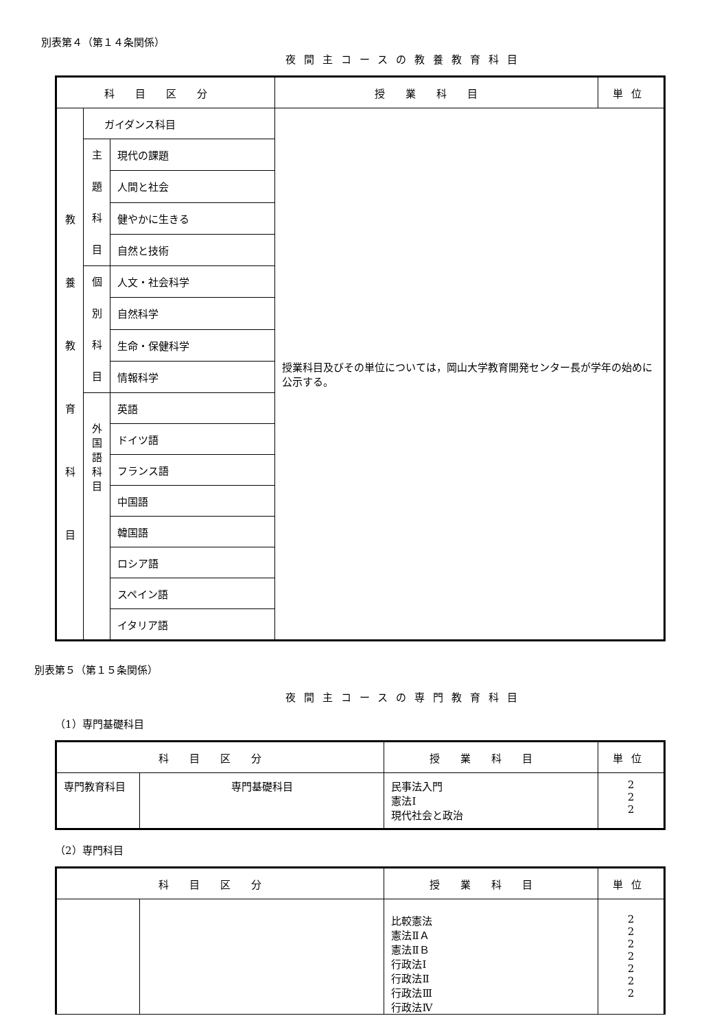別表第４（第１４条関係）
夜間主コースの教養教育科目
| 科目区分 | | | 授業科目 | 単位 |
| --- | --- | --- | --- | --- |
| 教 養 教 育 科 目 | ガイダンス科目 | | 授業科目及びその単位については，岡山大学教育開発センター長が学年の始めに公示する。 | |
| | 主 題 科 目 | 現代の課題 | | |
| | | 人間と社会 | | |
| | | 健やかに生きる | | |
| | | 自然と技術 | | |
| | 個 別 科 目 | 人文・社会科学 | | |
| | | 自然科学 | | |
| | | 生命・保健科学 | | |
| | | 情報科学 | | |
| | 外 国 語 科 目 | 英語 | | |
| | | ドイツ語 | | |
| | | フランス語 | | |
| | | 中国語 | | |
| | | 韓国語 | | |
| | | ロシア語 | | |
| | | スペイン語 | | |
| | | イタリア語 | | |
別表第５（第１５条関係）
夜間主コースの専門教育科目
（1）専門基礎科目
| 科目区分 | | 授業科目 | 単位 |
| --- | --- | --- | --- |
| 専門教育科目 | 専門基礎科目 | 民事法入門 憲法Ⅰ 現代社会と政治 | 2 2 2 |
（2）専門科目
| 科目区分 | | 授業科目 | 単位 |
| --- | --- | --- | --- |
| | | 比較憲法 憲法ⅡＡ 憲法ⅡＢ 行政法Ⅰ 行政法Ⅱ 行政法Ⅲ 行政法Ⅳ | 2 2 2 2 2 2 2 |